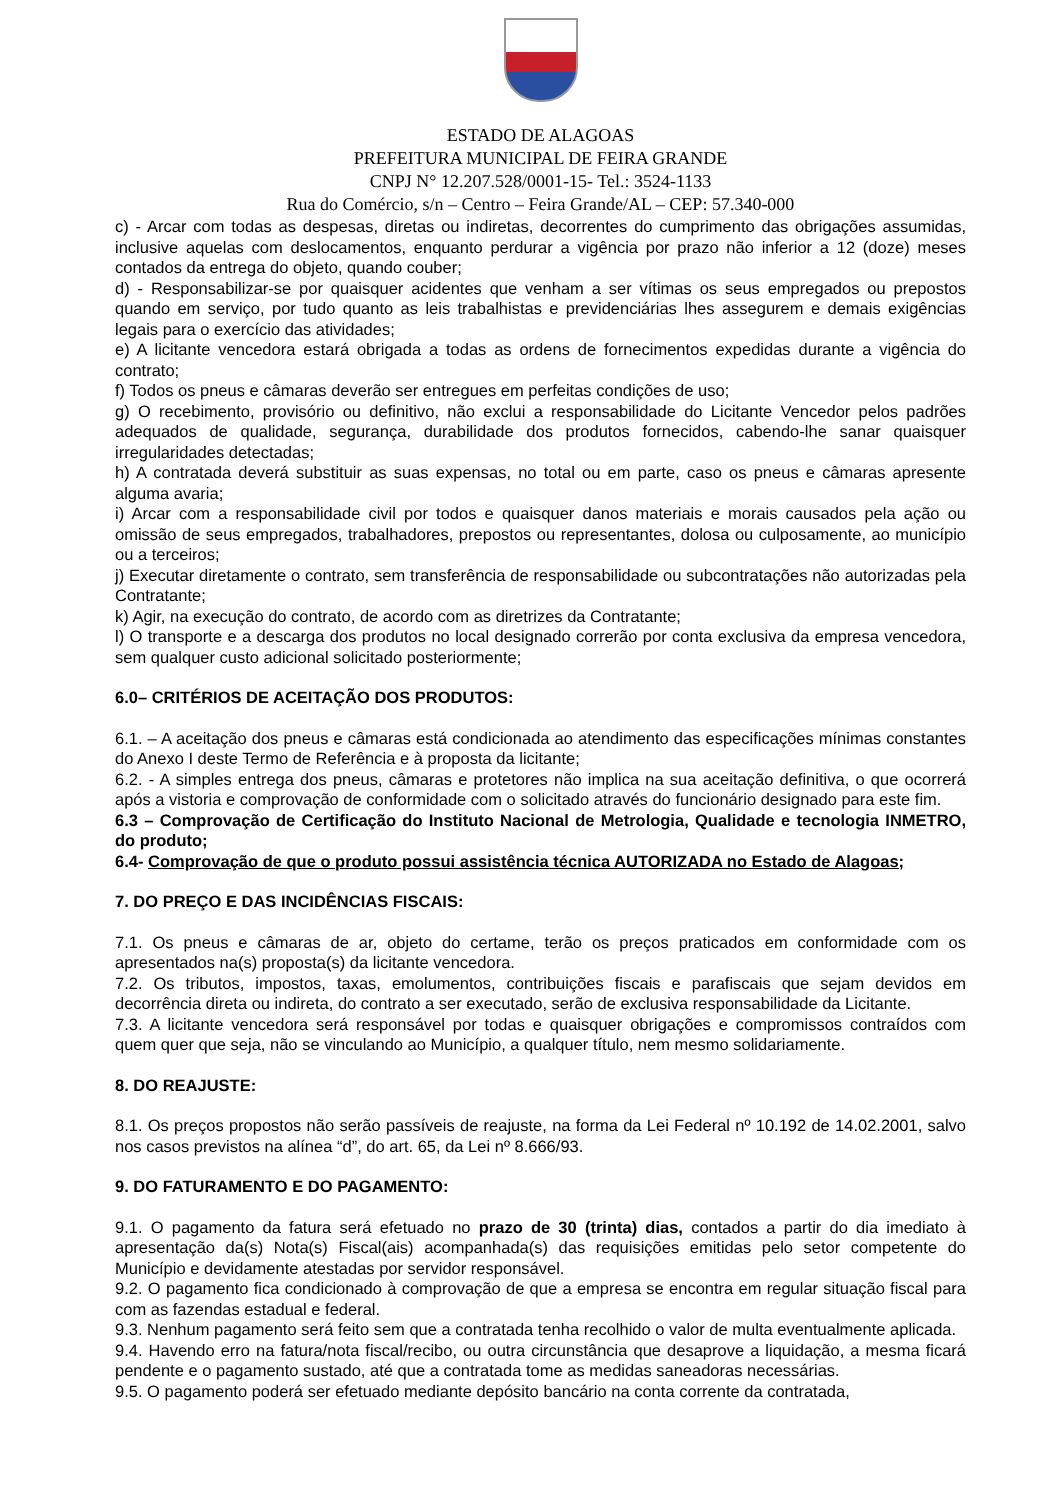ESTADO DE ALAGOAS
PREFEITURA MUNICIPAL DE FEIRA GRANDE
CNPJ N° 12.207.528/0001-15- Tel.: 3524-1133
Rua do Comércio, s/n – Centro – Feira Grande/AL – CEP: 57.340-000
c) - Arcar com todas as despesas, diretas ou indiretas, decorrentes do cumprimento das obrigações assumidas, inclusive aquelas com deslocamentos, enquanto perdurar a vigência por prazo não inferior a 12 (doze) meses contados da entrega do objeto, quando couber;
d) - Responsabilizar-se por quaisquer acidentes que venham a ser vítimas os seus empregados ou prepostos quando em serviço, por tudo quanto as leis trabalhistas e previdenciárias lhes assegurem e demais exigências legais para o exercício das atividades;
e) A licitante vencedora estará obrigada a todas as ordens de fornecimentos expedidas durante a vigência do contrato;
f) Todos os pneus e câmaras deverão ser entregues em perfeitas condições de uso;
g) O recebimento, provisório ou definitivo, não exclui a responsabilidade do Licitante Vencedor pelos padrões adequados de qualidade, segurança, durabilidade dos produtos fornecidos, cabendo-lhe sanar quaisquer irregularidades detectadas;
h) A contratada deverá substituir as suas expensas, no total ou em parte, caso os pneus e câmaras apresente alguma avaria;
i) Arcar com a responsabilidade civil por todos e quaisquer danos materiais e morais causados pela ação ou omissão de seus empregados, trabalhadores, prepostos ou representantes, dolosa ou culposamente, ao município ou a terceiros;
j) Executar diretamente o contrato, sem transferência de responsabilidade ou subcontratações não autorizadas pela Contratante;
k) Agir, na execução do contrato, de acordo com as diretrizes da Contratante;
l) O transporte e a descarga dos produtos no local designado correrão por conta exclusiva da empresa vencedora, sem qualquer custo adicional solicitado posteriormente;
6.0– CRITÉRIOS DE ACEITAÇÃO DOS PRODUTOS:
6.1. – A aceitação dos pneus e câmaras está condicionada ao atendimento das especificações mínimas constantes do Anexo I deste Termo de Referência e à proposta da licitante;
6.2. - A simples entrega dos pneus, câmaras e protetores não implica na sua aceitação definitiva, o que ocorrerá após a vistoria e comprovação de conformidade com o solicitado através do funcionário designado para este fim.
6.3 – Comprovação de Certificação do Instituto Nacional de Metrologia, Qualidade e tecnologia INMETRO, do produto;
6.4- Comprovação de que o produto possui assistência técnica AUTORIZADA no Estado de Alagoas;
7. DO PREÇO E DAS INCIDÊNCIAS FISCAIS:
7.1. Os pneus e câmaras de ar, objeto do certame, terão os preços praticados em conformidade com os apresentados na(s) proposta(s) da licitante vencedora.
7.2. Os tributos, impostos, taxas, emolumentos, contribuições fiscais e parafiscais que sejam devidos em decorrência direta ou indireta, do contrato a ser executado, serão de exclusiva responsabilidade da Licitante.
7.3. A licitante vencedora será responsável por todas e quaisquer obrigações e compromissos contraídos com quem quer que seja, não se vinculando ao Município, a qualquer título, nem mesmo solidariamente.
8. DO REAJUSTE:
8.1. Os preços propostos não serão passíveis de reajuste, na forma da Lei Federal nº 10.192 de 14.02.2001, salvo nos casos previstos na alínea “d”, do art. 65, da Lei nº 8.666/93.
9. DO FATURAMENTO E DO PAGAMENTO:
9.1. O pagamento da fatura será efetuado no prazo de 30 (trinta) dias, contados a partir do dia imediato à apresentação da(s) Nota(s) Fiscal(ais) acompanhada(s) das requisições emitidas pelo setor competente do Município e devidamente atestadas por servidor responsável.
9.2. O pagamento fica condicionado à comprovação de que a empresa se encontra em regular situação fiscal para com as fazendas estadual e federal.
9.3. Nenhum pagamento será feito sem que a contratada tenha recolhido o valor de multa eventualmente aplicada.
9.4. Havendo erro na fatura/nota fiscal/recibo, ou outra circunstância que desaprove a liquidação, a mesma ficará pendente e o pagamento sustado, até que a contratada tome as medidas saneadoras necessárias.
9.5. O pagamento poderá ser efetuado mediante depósito bancário na conta corrente da contratada,